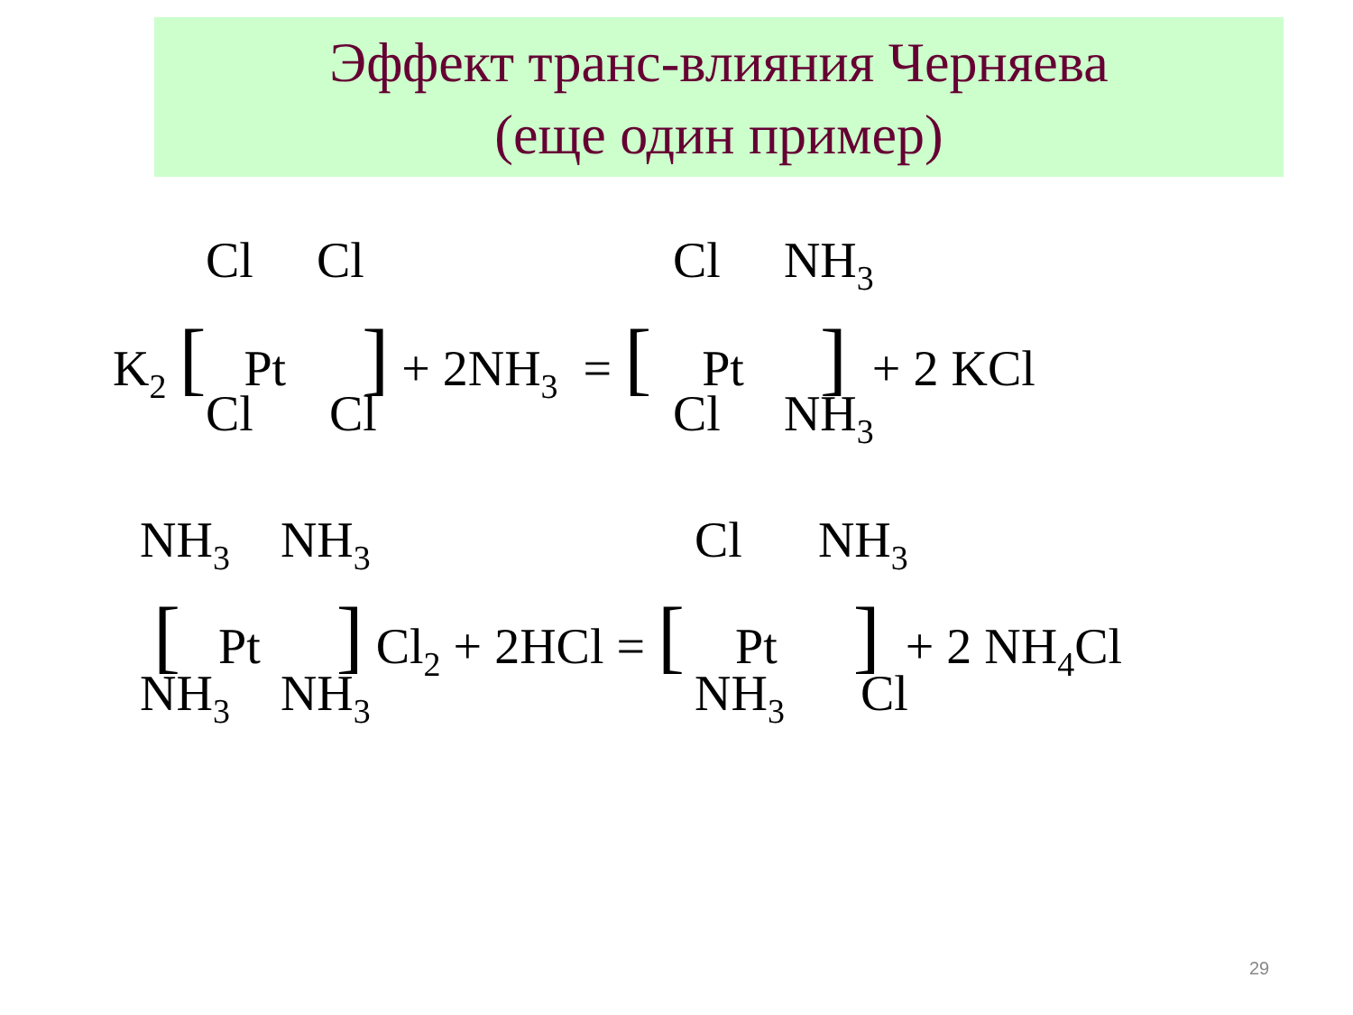Эффект транс-влияния Черняева
(еще один пример)
Cl Cl
Cl NH<sub>3</sub>
K<sub>2</sub> [ Pt ] + 2NH<sub>3</sub> = [ Pt ] + 2 KCl
Cl Cl
Cl NH<sub>3</sub>
NH<sub>3</sub> NH<sub>3</sub>
Cl NH<sub>3</sub>
[ Pt ] Cl<sub>2</sub> + 2HCl = [ Pt ] + 2 NH<sub>4</sub>Cl
NH<sub>3</sub> NH<sub>3</sub>
NH<sub>3</sub> Cl
29